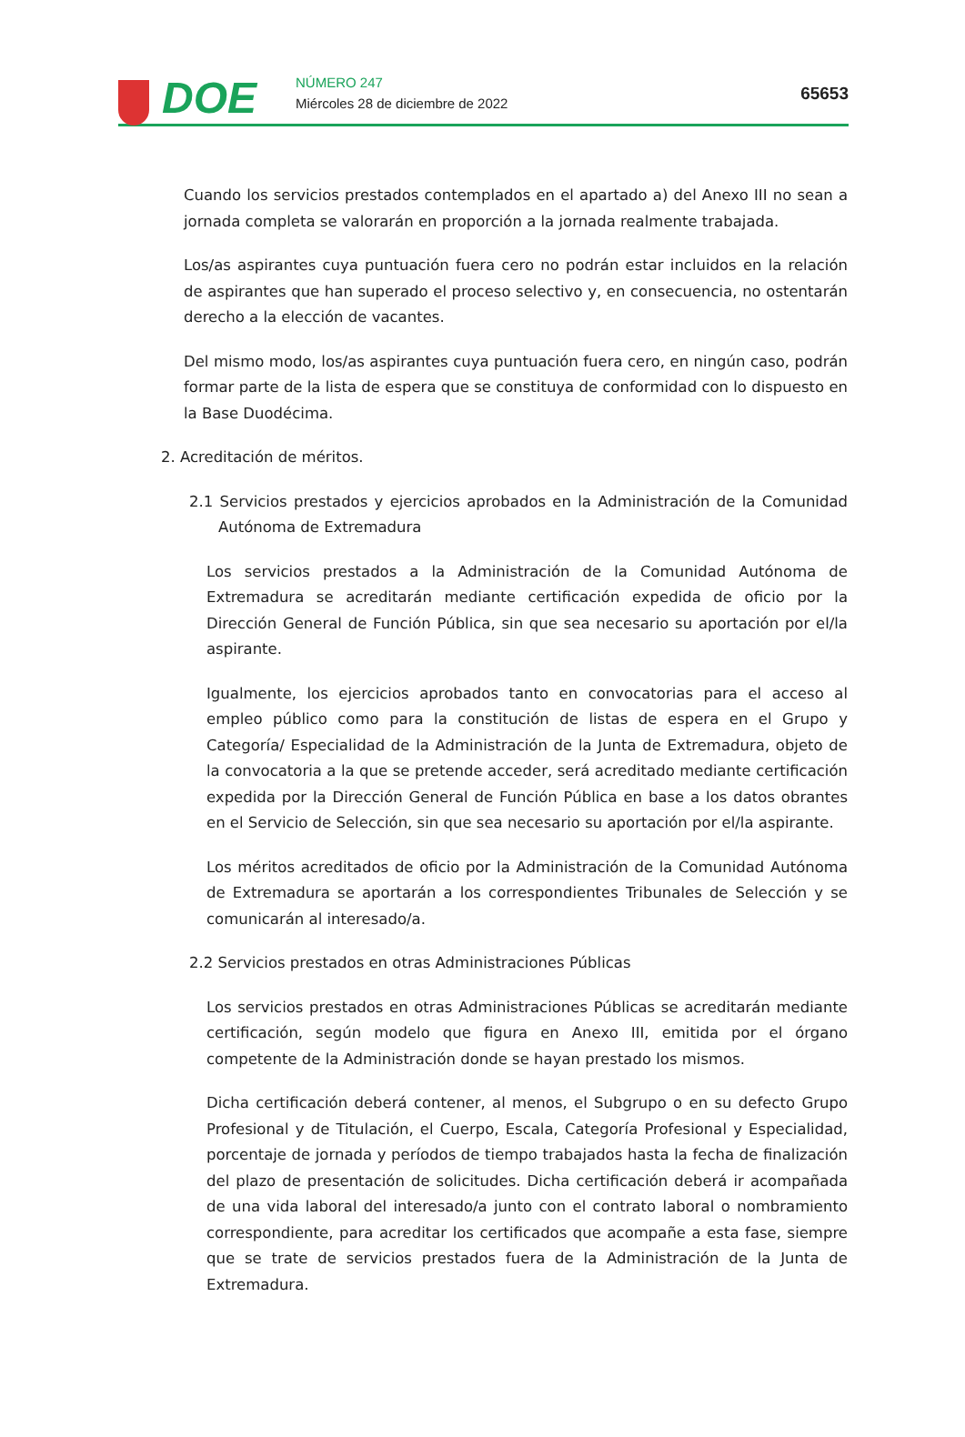DOE
NÚMERO 247
Miércoles 28 de diciembre de 2022
65653
Cuando los servicios prestados contemplados en el apartado a) del Anexo III no sean a jornada completa se valorarán en proporción a la jornada realmente trabajada.
Los/as aspirantes cuya puntuación fuera cero no podrán estar incluidos en la relación de aspirantes que han superado el proceso selectivo y, en consecuencia, no ostentarán derecho a la elección de vacantes.
Del mismo modo, los/as aspirantes cuya puntuación fuera cero, en ningún caso, podrán formar parte de la lista de espera que se constituya de conformidad con lo dispuesto en la Base Duodécima.
2. Acreditación de méritos.
2.1 Servicios prestados y ejercicios aprobados en la Administración de la Comunidad Autónoma de Extremadura
Los servicios prestados a la Administración de la Comunidad Autónoma de Extremadura se acreditarán mediante certificación expedida de oficio por la Dirección General de Función Pública, sin que sea necesario su aportación por el/la aspirante.
Igualmente, los ejercicios aprobados tanto en convocatorias para el acceso al empleo público como para la constitución de listas de espera en el Grupo y Categoría/ Especialidad de la Administración de la Junta de Extremadura, objeto de la convocatoria a la que se pretende acceder, será acreditado mediante certificación expedida por la Dirección General de Función Pública en base a los datos obrantes en el Servicio de Selección, sin que sea necesario su aportación por el/la aspirante.
Los méritos acreditados de oficio por la Administración de la Comunidad Autónoma de Extremadura se aportarán a los correspondientes Tribunales de Selección y se comunicarán al interesado/a.
2.2 Servicios prestados en otras Administraciones Públicas
Los servicios prestados en otras Administraciones Públicas se acreditarán mediante certificación, según modelo que figura en Anexo III, emitida por el órgano competente de la Administración donde se hayan prestado los mismos.
Dicha certificación deberá contener, al menos, el Subgrupo o en su defecto Grupo Profesional y de Titulación, el Cuerpo, Escala, Categoría Profesional y Especialidad, porcentaje de jornada y períodos de tiempo trabajados hasta la fecha de finalización del plazo de presentación de solicitudes. Dicha certificación deberá ir acompañada de una vida laboral del interesado/a junto con el contrato laboral o nombramiento correspondiente, para acreditar los certificados que acompañe a esta fase, siempre que se trate de servicios prestados fuera de la Administración de la Junta de Extremadura.